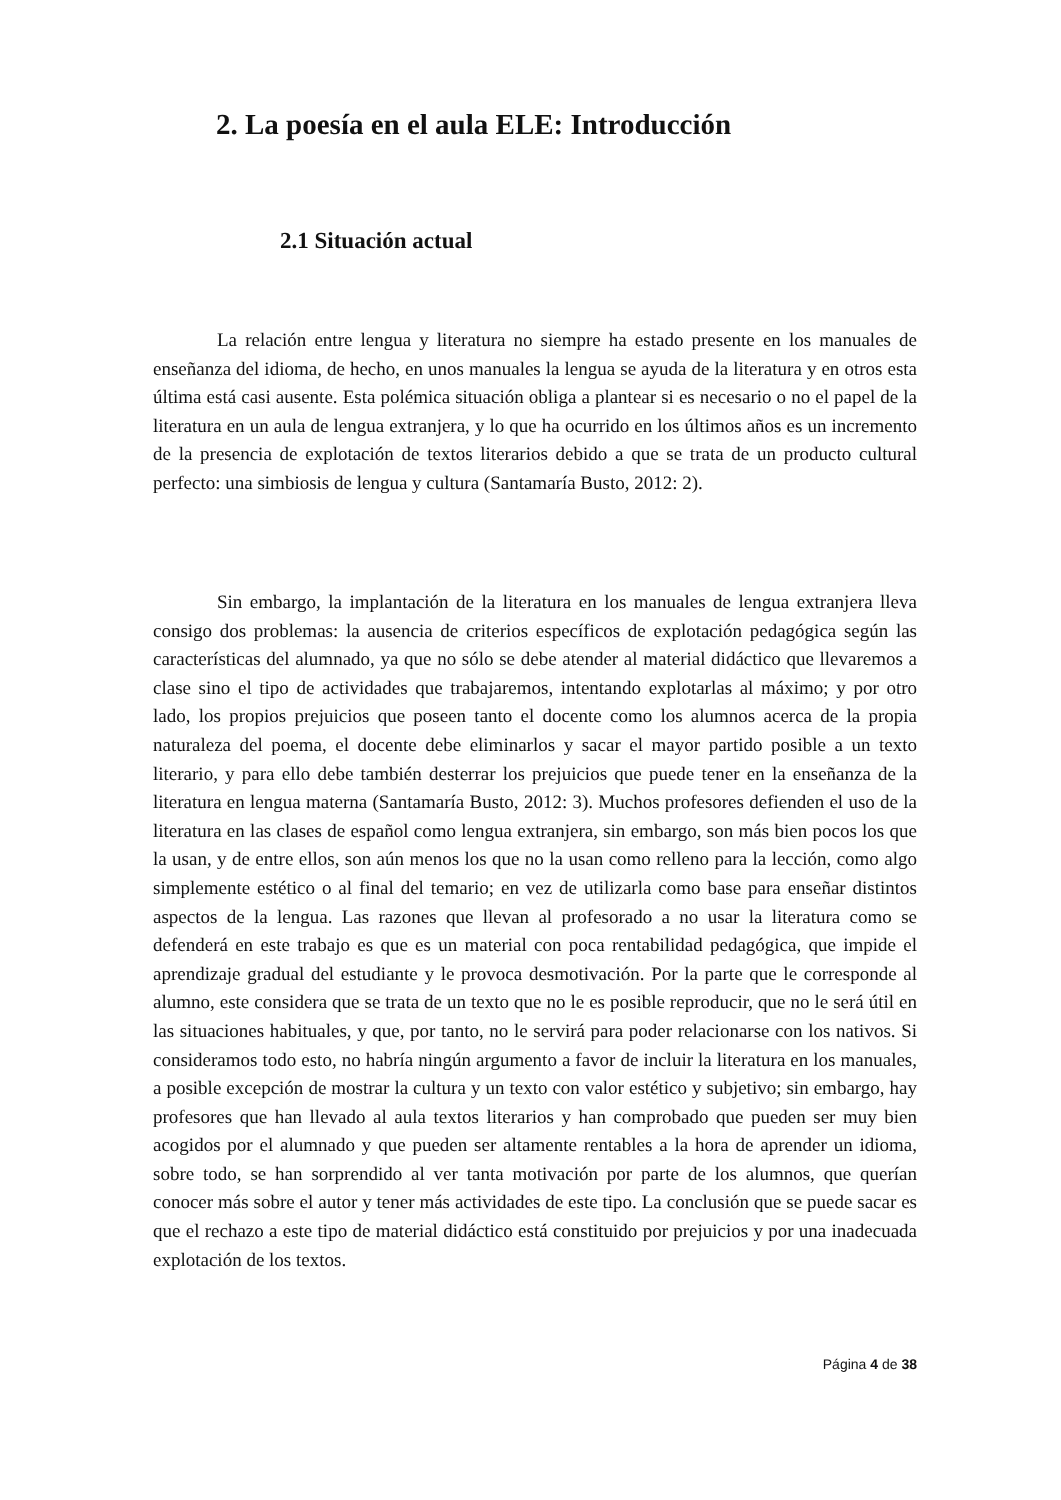2. La poesía en el aula ELE: Introducción
2.1 Situación actual
La relación entre lengua y literatura no siempre ha estado presente en los manuales de enseñanza del idioma, de hecho, en unos manuales la lengua se ayuda de la literatura y en otros esta última está casi ausente. Esta polémica situación obliga a plantear si es necesario o no el papel de la literatura en un aula de lengua extranjera, y lo que ha ocurrido en los últimos años es un incremento de la presencia de explotación de textos literarios debido a que se trata de un producto cultural perfecto: una simbiosis de lengua y cultura (Santamaría Busto, 2012: 2).
Sin embargo, la implantación de la literatura en los manuales de lengua extranjera lleva consigo dos problemas: la ausencia de criterios específicos de explotación pedagógica según las características del alumnado, ya que no sólo se debe atender al material didáctico que llevaremos a clase sino el tipo de actividades que trabajaremos, intentando explotarlas al máximo; y por otro lado, los propios prejuicios que poseen tanto el docente como los alumnos acerca de la propia naturaleza del poema, el docente debe eliminarlos y sacar el mayor partido posible a un texto literario, y para ello debe también desterrar los prejuicios que puede tener en la enseñanza de la literatura en lengua materna (Santamaría Busto, 2012: 3). Muchos profesores defienden el uso de la literatura en las clases de español como lengua extranjera, sin embargo, son más bien pocos los que la usan, y de entre ellos, son aún menos los que no la usan como relleno para la lección, como algo simplemente estético o al final del temario; en vez de utilizarla como base para enseñar distintos aspectos de la lengua. Las razones que llevan al profesorado a no usar la literatura como se defenderá en este trabajo es que es un material con poca rentabilidad pedagógica, que impide el aprendizaje gradual del estudiante y le provoca desmotivación. Por la parte que le corresponde al alumno, este considera que se trata de un texto que no le es posible reproducir, que no le será útil en las situaciones habituales, y que, por tanto, no le servirá para poder relacionarse con los nativos. Si consideramos todo esto, no habría ningún argumento a favor de incluir la literatura en los manuales, a posible excepción de mostrar la cultura y un texto con valor estético y subjetivo; sin embargo, hay profesores que han llevado al aula textos literarios y han comprobado que pueden ser muy bien acogidos por el alumnado y que pueden ser altamente rentables a la hora de aprender un idioma, sobre todo, se han sorprendido al ver tanta motivación por parte de los alumnos, que querían conocer más sobre el autor y tener más actividades de este tipo. La conclusión que se puede sacar es que el rechazo a este tipo de material didáctico está constituido por prejuicios y por una inadecuada explotación de los textos.
Página 4 de 38